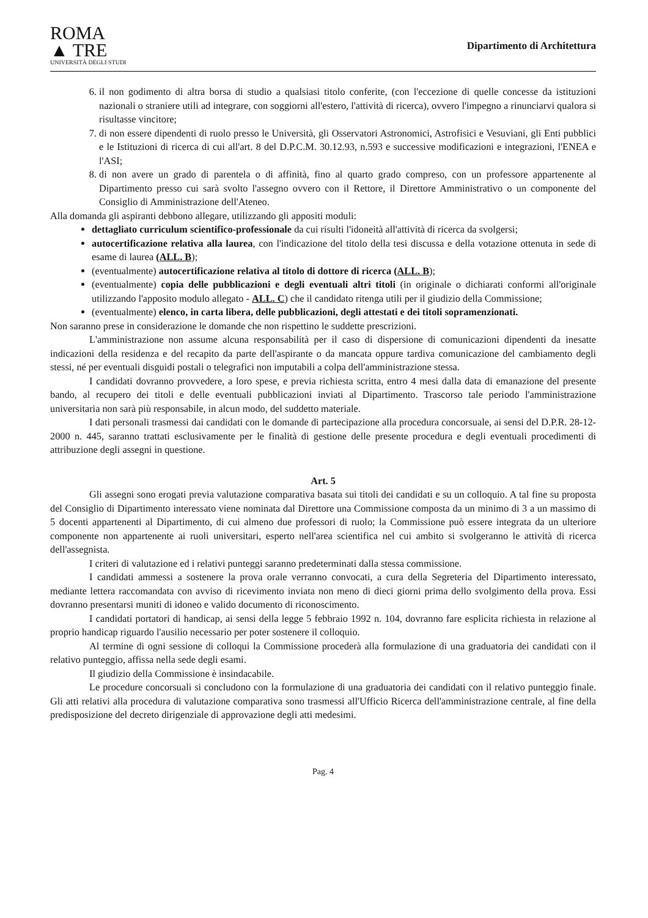ROMA
▲ TRE
UNIVERSITÀ DEGLI STUDI
Dipartimento di Architettura
6. il non godimento di altra borsa di studio a qualsiasi titolo conferite, (con l'eccezione di quelle concesse da istituzioni nazionali o straniere utili ad integrare, con soggiorni all'estero, l'attività di ricerca), ovvero l'impegno a rinunciarvi qualora si risultasse vincitore;
7. di non essere dipendenti di ruolo presso le Università, gli Osservatori Astronomici, Astrofisici e Vesuviani, gli Enti pubblici e le Istituzioni di ricerca di cui all'art. 8 del D.P.C.M. 30.12.93, n.593 e successive modificazioni e integrazioni, l'ENEA e l'ASI;
8. di non avere un grado di parentela o di affinità, fino al quarto grado compreso, con un professore appartenente al Dipartimento presso cui sarà svolto l'assegno ovvero con il Rettore, il Direttore Amministrativo o un componente del Consiglio di Amministrazione dell'Ateneo.
Alla domanda gli aspiranti debbono allegare, utilizzando gli appositi moduli:
dettagliato curriculum scientifico-professionale da cui risulti l'idoneità all'attività di ricerca da svolgersi;
autocertificazione relativa alla laurea, con l'indicazione del titolo della tesi discussa e della votazione ottenuta in sede di esame di laurea (ALL. B);
(eventualmente) autocertificazione relativa al titolo di dottore di ricerca (ALL. B);
(eventualmente) copia delle pubblicazioni e degli eventuali altri titoli (in originale o dichiarati conformi all'originale utilizzando l'apposito modulo allegato - ALL. C) che il candidato ritenga utili per il giudizio della Commissione;
(eventualmente) elenco, in carta libera, delle pubblicazioni, degli attestati e dei titoli sopramenzionati.
Non saranno prese in considerazione le domande che non rispettino le suddette prescrizioni.
L'amministrazione non assume alcuna responsabilità per il caso di dispersione di comunicazioni dipendenti da inesatte indicazioni della residenza e del recapito da parte dell'aspirante o da mancata oppure tardiva comunicazione del cambiamento degli stessi, né per eventuali disguidi postali o telegrafici non imputabili a colpa dell'amministrazione stessa.
I candidati dovranno provvedere, a loro spese, e previa richiesta scritta, entro 4 mesi dalla data di emanazione del presente bando, al recupero dei titoli e delle eventuali pubblicazioni inviati al Dipartimento. Trascorso tale periodo l'amministrazione universitaria non sarà più responsabile, in alcun modo, del suddetto materiale.
I dati personali trasmessi dai candidati con le domande di partecipazione alla procedura concorsuale, ai sensi del D.P.R. 28-12-2000 n. 445, saranno trattati esclusivamente per le finalità di gestione delle presente procedura e degli eventuali procedimenti di attribuzione degli assegni in questione.
Art. 5
Gli assegni sono erogati previa valutazione comparativa basata sui titoli dei candidati e su un colloquio. A tal fine su proposta del Consiglio di Dipartimento interessato viene nominata dal Direttore una Commissione composta da un minimo di 3 a un massimo di 5 docenti appartenenti al Dipartimento, di cui almeno due professori di ruolo; la Commissione può essere integrata da un ulteriore componente non appartenente ai ruoli universitari, esperto nell'area scientifica nel cui ambito si svolgeranno le attività di ricerca dell'assegnista.
I criteri di valutazione ed i relativi punteggi saranno predeterminati dalla stessa commissione.
I candidati ammessi a sostenere la prova orale verranno convocati, a cura della Segreteria del Dipartimento interessato, mediante lettera raccomandata con avviso di ricevimento inviata non meno di dieci giorni prima dello svolgimento della prova. Essi dovranno presentarsi muniti di idoneo e valido documento di riconoscimento.
I candidati portatori di handicap, ai sensi della legge 5 febbraio 1992 n. 104, dovranno fare esplicita richiesta in relazione al proprio handicap riguardo l'ausilio necessario per poter sostenere il colloquio.
Al termine di ogni sessione di colloqui la Commissione procederà alla formulazione di una graduatoria dei candidati con il relativo punteggio, affissa nella sede degli esami.
Il giudizio della Commissione è insindacabile.
Le procedure concorsuali si concludono con la formulazione di una graduatoria dei candidati con il relativo punteggio finale. Gli atti relativi alla procedura di valutazione comparativa sono trasmessi all'Ufficio Ricerca dell'amministrazione centrale, al fine della predisposizione del decreto dirigenziale di approvazione degli atti medesimi.
Pag. 4